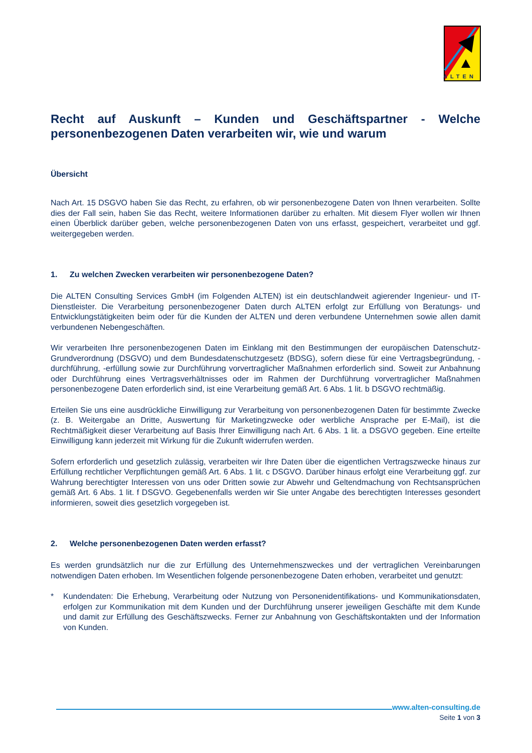ALTEN
Recht auf Auskunft – Kunden und Geschäftspartner - Welche personenbezogenen Daten verarbeiten wir, wie und warum
Übersicht
Nach Art. 15 DSGVO haben Sie das Recht, zu erfahren, ob wir personenbezogene Daten von Ihnen verarbeiten. Sollte dies der Fall sein, haben Sie das Recht, weitere Informationen darüber zu erhalten. Mit diesem Flyer wollen wir Ihnen einen Überblick darüber geben, welche personenbezogenen Daten von uns erfasst, gespeichert, verarbeitet und ggf. weitergegeben werden.
1. Zu welchen Zwecken verarbeiten wir personenbezogene Daten?
Die ALTEN Consulting Services GmbH (im Folgenden ALTEN) ist ein deutschlandweit agierender Ingenieur- und IT-Dienstleister. Die Verarbeitung personenbezogener Daten durch ALTEN erfolgt zur Erfüllung von Beratungs- und Entwicklungstätigkeiten beim oder für die Kunden der ALTEN und deren verbundene Unternehmen sowie allen damit verbundenen Nebengeschäften.
Wir verarbeiten Ihre personenbezogenen Daten im Einklang mit den Bestimmungen der europäischen Datenschutz-Grundverordnung (DSGVO) und dem Bundesdatenschutzgesetz (BDSG), sofern diese für eine Vertragsbegründung, -durchführung, -erfüllung sowie zur Durchführung vorvertraglicher Maßnahmen erforderlich sind. Soweit zur Anbahnung oder Durchführung eines Vertragsverhältnisses oder im Rahmen der Durchführung vorvertraglicher Maßnahmen personenbezogene Daten erforderlich sind, ist eine Verarbeitung gemäß Art. 6 Abs. 1 lit. b DSGVO rechtmäßig.
Erteilen Sie uns eine ausdrückliche Einwilligung zur Verarbeitung von personenbezogenen Daten für bestimmte Zwecke (z. B. Weitergabe an Dritte, Auswertung für Marketingzwecke oder werbliche Ansprache per E-Mail), ist die Rechtmäßigkeit dieser Verarbeitung auf Basis Ihrer Einwilligung nach Art. 6 Abs. 1 lit. a DSGVO gegeben. Eine erteilte Einwilligung kann jederzeit mit Wirkung für die Zukunft widerrufen werden.
Sofern erforderlich und gesetzlich zulässig, verarbeiten wir Ihre Daten über die eigentlichen Vertragszwecke hinaus zur Erfüllung rechtlicher Verpflichtungen gemäß Art. 6 Abs. 1 lit. c DSGVO. Darüber hinaus erfolgt eine Verarbeitung ggf. zur Wahrung berechtigter Interessen von uns oder Dritten sowie zur Abwehr und Geltendmachung von Rechtsansprüchen gemäß Art. 6 Abs. 1 lit. f DSGVO. Gegebenenfalls werden wir Sie unter Angabe des berechtigten Interesses gesondert informieren, soweit dies gesetzlich vorgegeben ist.
2. Welche personenbezogenen Daten werden erfasst?
Es werden grundsätzlich nur die zur Erfüllung des Unternehmenszweckes und der vertraglichen Vereinbarungen notwendigen Daten erhoben. Im Wesentlichen folgende personenbezogene Daten erhoben, verarbeitet und genutzt:
* Kundendaten: Die Erhebung, Verarbeitung oder Nutzung von Personenidentifikations- und Kommunikationsdaten, erfolgen zur Kommunikation mit dem Kunden und der Durchführung unserer jeweiligen Geschäfte mit dem Kunde und damit zur Erfüllung des Geschäftszwecks. Ferner zur Anbahnung von Geschäftskontakten und der Information von Kunden.
www.alten-consulting.de
Seite 1 von 3